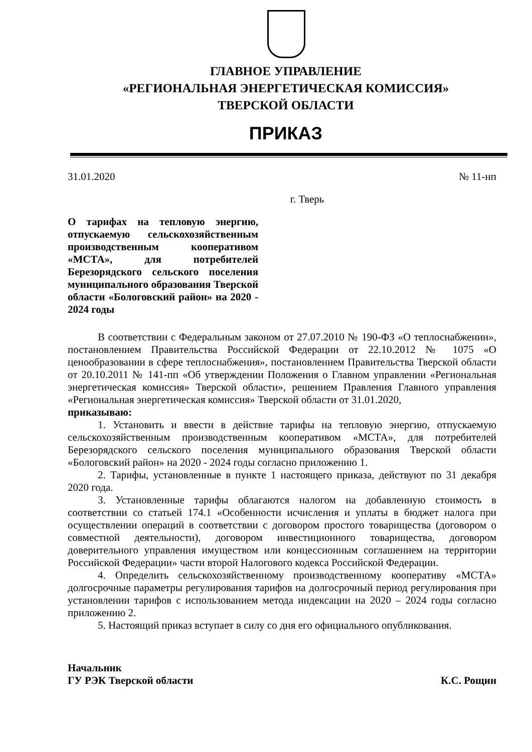ГЛАВНОЕ УПРАВЛЕНИЕ
«РЕГИОНАЛЬНАЯ ЭНЕРГЕТИЧЕСКАЯ КОМИССИЯ»
ТВЕРСКОЙ ОБЛАСТИ
ПРИКАЗ
31.01.2020 № 11-нп
г. Тверь
О тарифах на тепловую энергию, отпускаемую сельскохозяйственным производственным кооперативом «МСТА», для потребителей Березорядского сельского поселения муниципального образования Тверской области «Бологовский район» на 2020 - 2024 годы
В соответствии с Федеральным законом от 27.07.2010 № 190-ФЗ «О теплоснабжении», постановлением Правительства Российской Федерации от 22.10.2012 № 1075 «О ценообразовании в сфере теплоснабжения», постановлением Правительства Тверской области от 20.10.2011 № 141-пп «Об утверждении Положения о Главном управлении «Региональная энергетическая комиссия» Тверской области», решением Правления Главного управления «Региональная энергетическая комиссия» Тверской области от 31.01.2020,
приказываю:
1. Установить и ввести в действие тарифы на тепловую энергию, отпускаемую сельскохозяйственным производственным кооперативом «МСТА», для потребителей Березорядского сельского поселения муниципального образования Тверской области «Бологовский район» на 2020 - 2024 годы согласно приложению 1.
2. Тарифы, установленные в пункте 1 настоящего приказа, действуют по 31 декабря 2020 года.
3. Установленные тарифы облагаются налогом на добавленную стоимость в соответствии со статьей 174.1 «Особенности исчисления и уплаты в бюджет налога при осуществлении операций в соответствии с договором простого товарищества (договором о совместной деятельности), договором инвестиционного товарищества, договором доверительного управления имуществом или концессионным соглашением на территории Российской Федерации» части второй Налогового кодекса Российской Федерации.
4. Определить сельскохозяйственному производственному кооперативу «МСТА» долгосрочные параметры регулирования тарифов на долгосрочный период регулирования при установлении тарифов с использованием метода индексации на 2020 – 2024 годы согласно приложению 2.
5. Настоящий приказ вступает в силу со дня его официального опубликования.
Начальник
ГУ РЭК Тверской области К.С. Рощин